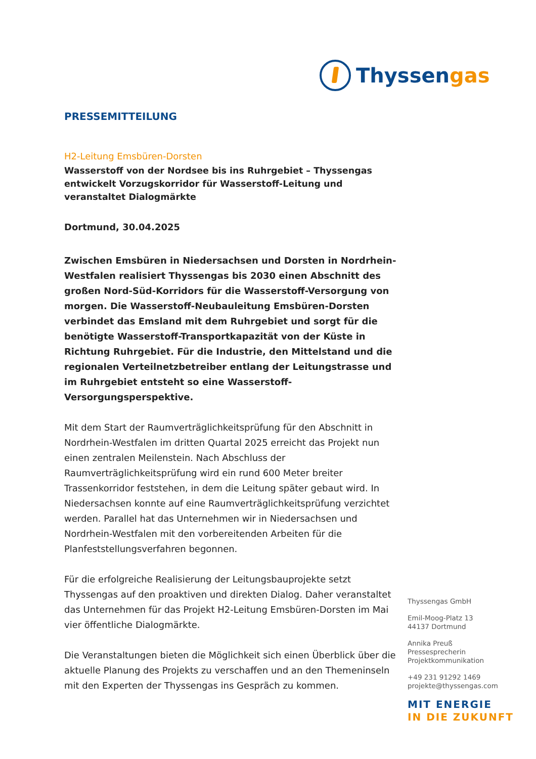Thyssengas
PRESSEMITTEILUNG
H2-Leitung Emsbüren-Dorsten
Wasserstoff von der Nordsee bis ins Ruhrgebiet – Thyssengas entwickelt Vorzugskorridor für Wasserstoff-Leitung und veranstaltet Dialogmärkte
Dortmund, 30.04.2025
Zwischen Emsbüren in Niedersachsen und Dorsten in Nordrhein-Westfalen realisiert Thyssengas bis 2030 einen Abschnitt des großen Nord-Süd-Korridors für die Wasserstoff-Versorgung von morgen. Die Wasserstoff-Neubauleitung Emsbüren-Dorsten verbindet das Emsland mit dem Ruhrgebiet und sorgt für die benötigte Wasserstoff-Transportkapazität von der Küste in Richtung Ruhrgebiet. Für die Industrie, den Mittelstand und die regionalen Verteilnetzbetreiber entlang der Leitungstrasse und im Ruhrgebiet entsteht so eine Wasserstoff-Versorgungsperspektive.
Mit dem Start der Raumverträglichkeitsprüfung für den Abschnitt in Nordrhein-Westfalen im dritten Quartal 2025 erreicht das Projekt nun einen zentralen Meilenstein. Nach Abschluss der Raumverträglichkeitsprüfung wird ein rund 600 Meter breiter Trassenkorridor feststehen, in dem die Leitung später gebaut wird. In Niedersachsen konnte auf eine Raumverträglichkeitsprüfung verzichtet werden. Parallel hat das Unternehmen wir in Niedersachsen und Nordrhein-Westfalen mit den vorbereitenden Arbeiten für die Planfeststellungsverfahren begonnen.
Für die erfolgreiche Realisierung der Leitungsbauprojekte setzt Thyssengas auf den proaktiven und direkten Dialog. Daher veranstaltet das Unternehmen für das Projekt H2-Leitung Emsbüren-Dorsten im Mai vier öffentliche Dialogmärkte.
Die Veranstaltungen bieten die Möglichkeit sich einen Überblick über die aktuelle Planung des Projekts zu verschaffen und an den Themeninseln mit den Experten der Thyssengas ins Gespräch zu kommen.
Thyssengas GmbH
Emil-Moog-Platz 13
44137 Dortmund
Annika Preuß
Pressesprecherin
Projektkommunikation
+49 231 91292 1469
projekte@thyssengas.com
MIT ENERGIE
IN DIE ZUKUNFT